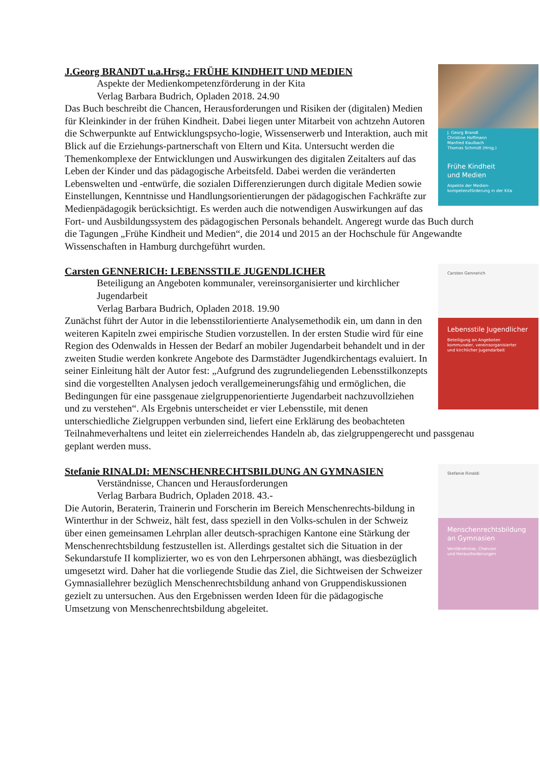J. Georg Brandt
Christine Hoffmann
Manfred Kaulbach
Thomas Schmidt (Hrsg.)
Frühe Kindheit
und Medien
Aspekte der Medien-
kompetenzförderung in der Kita
J.Georg BRANDT u.a.Hrsg.: FRÜHE KINDHEIT UND MEDIEN
Aspekte der Medienkompetenzförderung in der Kita
Verlag Barbara Budrich, Opladen 2018. 24.90
Das Buch beschreibt die Chancen, Herausforderungen und Risiken der (digitalen) Medien für Kleinkinder in der frühen Kindheit. Dabei liegen unter Mitarbeit von achtzehn Autoren die Schwerpunkte auf Entwicklungspsycho-logie, Wissenserwerb und Interaktion, auch mit Blick auf die Erziehungs-partnerschaft von Eltern und Kita. Untersucht werden die Themenkomplexe der Entwicklungen und Auswirkungen des digitalen Zeitalters auf das Leben der Kinder und das pädagogische Arbeitsfeld. Dabei werden die veränderten Lebenswelten und -entwürfe, die sozialen Differenzierungen durch digitale Medien sowie Einstellungen, Kenntnisse und Handlungsorientierungen der pädagogischen Fachkräfte zur Medienpädagogik berücksichtigt. Es werden auch die notwendigen Auswirkungen auf das Fort- und Ausbildungssystem des pädagogischen Personals behandelt. Angeregt wurde das Buch durch die Tagungen „Frühe Kindheit und Medien“, die 2014 und 2015 an der Hochschule für Angewandte Wissenschaften in Hamburg durchgeführt wurden.
Carsten Gennerich
Lebensstile Jugendlicher
Beteiligung an Angeboten
kommunaler, vereinsorganisierter
und kirchlicher Jugendarbeit
Carsten GENNERICH: LEBENSSTILE JUGENDLICHER
Beteiligung an Angeboten kommunaler, vereinsorganisierter und kirchlicher Jugendarbeit
Verlag Barbara Budrich, Opladen 2018. 19.90
Zunächst führt der Autor in die lebensstilorientierte Analysemethodik ein, um dann in den weiteren Kapiteln zwei empirische Studien vorzustellen. In der ersten Studie wird für eine Region des Odenwalds in Hessen der Bedarf an mobiler Jugendarbeit behandelt und in der zweiten Studie werden konkrete Angebote des Darmstädter Jugendkirchentags evaluiert. In seiner Einleitung hält der Autor fest: „Aufgrund des zugrundeliegenden Lebensstilkonzepts sind die vorgestellten Analysen jedoch verallgemeinerungsfähig und ermöglichen, die Bedingungen für eine passgenaue zielgruppenorientierte Jugendarbeit nachzuvollziehen und zu verstehen“. Als Ergebnis unterscheidet er vier Lebensstile, mit denen unterschiedliche Zielgruppen verbunden sind, liefert eine Erklärung des beobachteten Teilnahmeverhaltens und leitet ein zielerreichendes Handeln ab, das zielgruppengerecht und passgenau geplant werden muss.
Stefanie Rinaldi
Menschenrechtsbildung an Gymnasien
Verständnisse, Chancen
und Herausforderungen
Stefanie RINALDI: MENSCHENRECHTSBILDUNG AN GYMNASIEN
Verständnisse, Chancen und Herausforderungen
Verlag Barbara Budrich, Opladen 2018. 43.-
Die Autorin, Beraterin, Trainerin und Forscherin im Bereich Menschenrechts-bildung in Winterthur in der Schweiz, hält fest, dass speziell in den Volks-schulen in der Schweiz über einen gemeinsamen Lehrplan aller deutsch-sprachigen Kantone eine Stärkung der Menschenrechtsbildung festzustellen ist. Allerdings gestaltet sich die Situation in der Sekundarstufe II komplizierter, wo es von den Lehrpersonen abhängt, was diesbezüglich umgesetzt wird. Daher hat die vorliegende Studie das Ziel, die Sichtweisen der Schweizer Gymnasiallehrer bezüglich Menschenrechtsbildung anhand von Gruppendiskussionen gezielt zu untersuchen. Aus den Ergebnissen werden Ideen für die pädagogische Umsetzung von Menschenrechtsbildung abgeleitet.